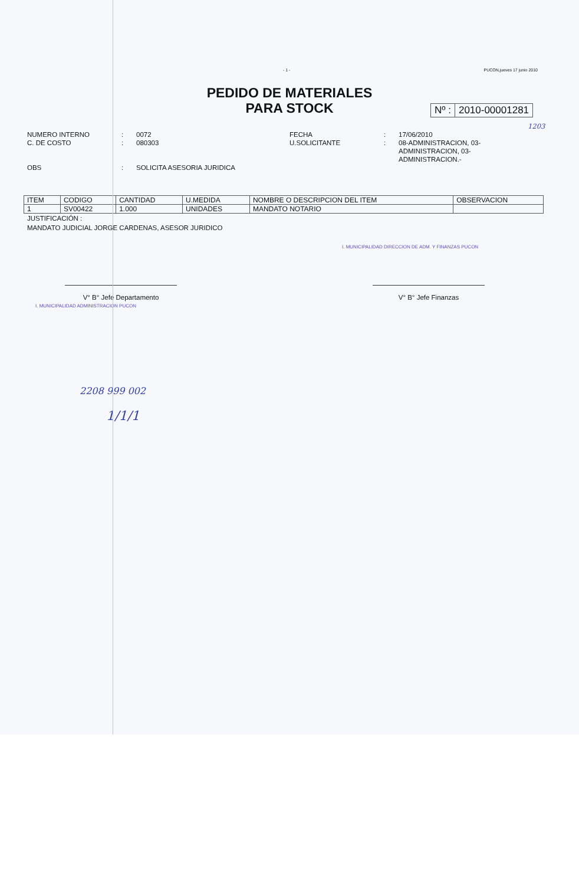- 1 - PUCON,jueves 17 junio 2010
PEDIDO DE MATERIALES
PARA STOCK
Nº : 2010-00001281
1203
NUMERO INTERNO: 0072 FECHA: 17/06/2010 C. DE COSTO: 080303 U.SOLICITANTE: 08-ADMINISTRACION, 03-ADMINISTRACION, 03-ADMINISTRACION.- OBS: SOLICITA ASESORIA JURIDICA
| ITEM | CODIGO | CANTIDAD | U.MEDIDA | NOMBRE O DESCRIPCION DEL ITEM | OBSERVACION |
| --- | --- | --- | --- | --- | --- |
| 1 | SV00422 | 1.000 | UNIDADES | MANDATO NOTARIO | |
JUSTIFICACIÓN :
MANDATO JUDICIAL JORGE CARDENAS, ASESOR JURIDICO
I. MUNICIPALIDAD DIRECCION DE ADM. Y FINANZAS PUCON
V° B° Jefe Departamento V° B° Jefe Finanzas
I. MUNICIPALIDAD ADMINISTRACION PUCON
2208 999 002
1/1/1